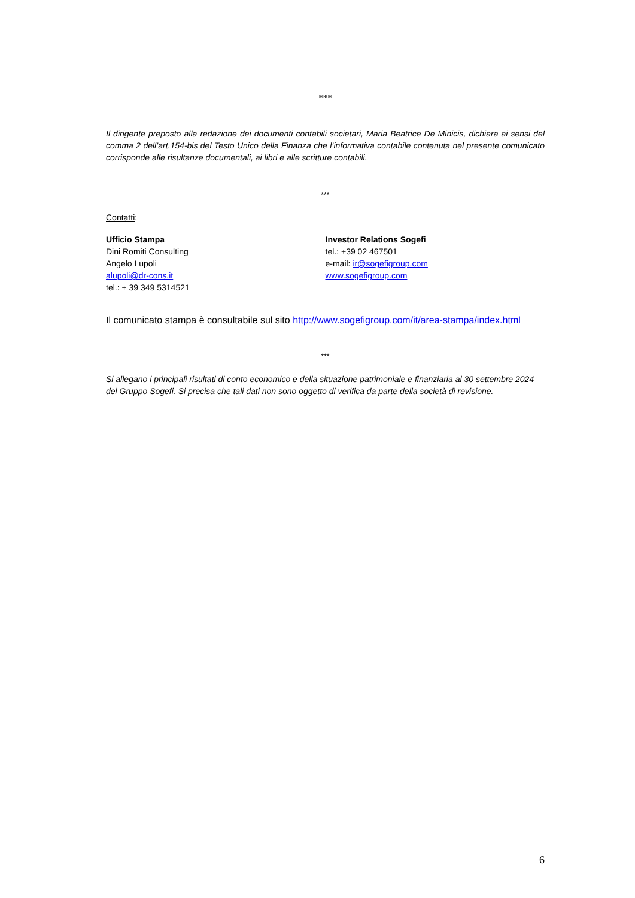***
Il dirigente preposto alla redazione dei documenti contabili societari, Maria Beatrice De Minicis, dichiara ai sensi del comma 2 dell’art.154-bis del Testo Unico della Finanza che l’informativa contabile contenuta nel presente comunicato corrisponde alle risultanze documentali, ai libri e alle scritture contabili.
***
Contatti:
Ufficio Stampa
Dini Romiti Consulting
Angelo Lupoli
alupoli@dr-cons.it
tel.: + 39 349 5314521
Investor Relations Sogefi
tel.: +39 02 467501
e-mail: ir@sogefigroup.com
www.sogefigroup.com
Il comunicato stampa è consultabile sul sito http://www.sogefigroup.com/it/area-stampa/index.html
***
Si allegano i principali risultati di conto economico e della situazione patrimoniale e finanziaria al 30 settembre 2024 del Gruppo Sogefi. Si precisa che tali dati non sono oggetto di verifica da parte della società di revisione.
6